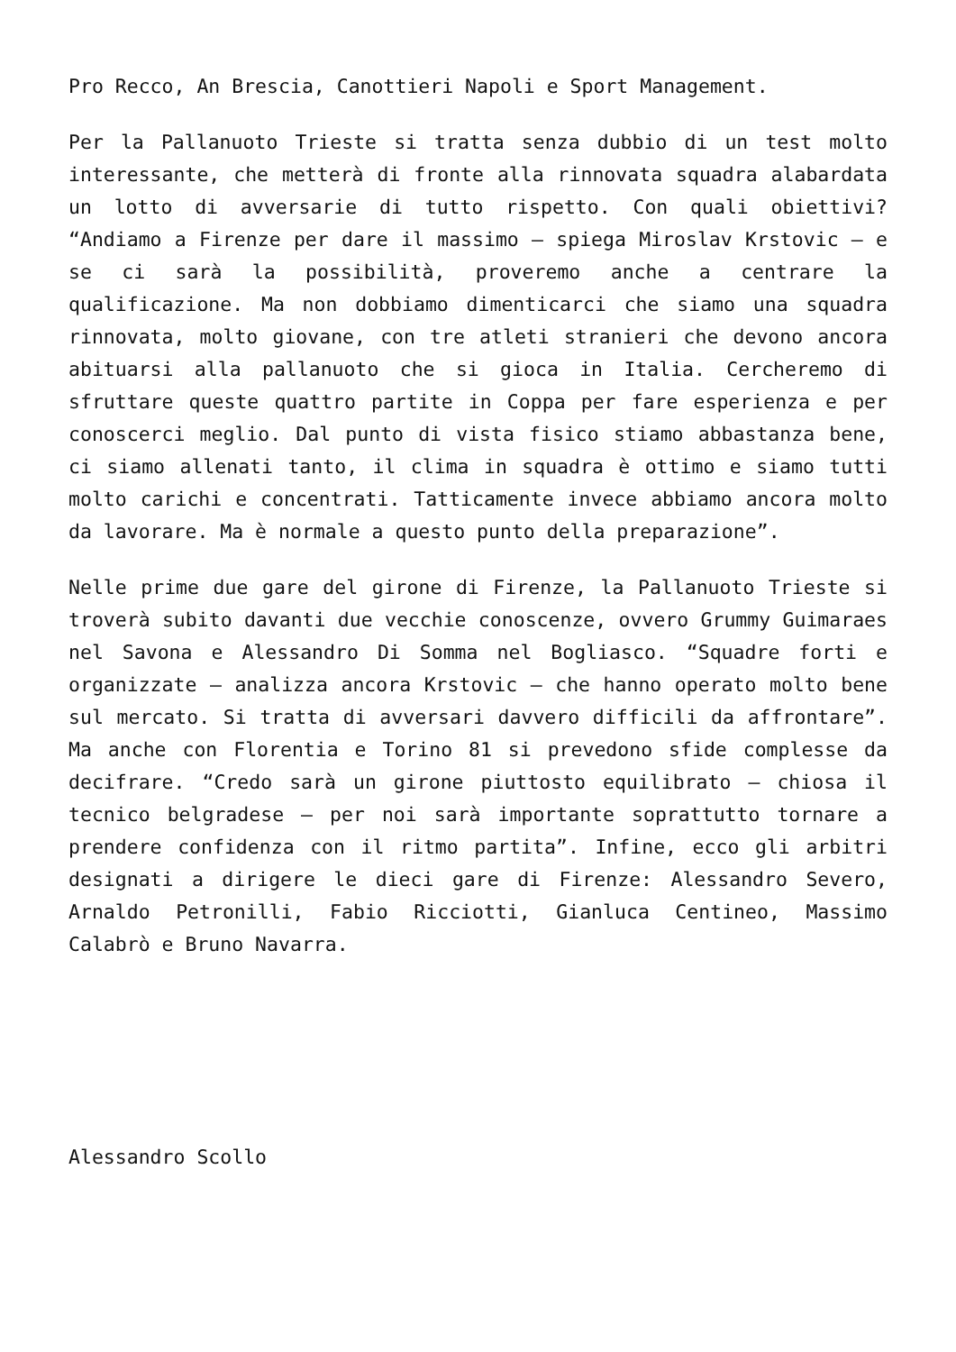Pro Recco, An Brescia, Canottieri Napoli e Sport Management.
Per la Pallanuoto Trieste si tratta senza dubbio di un test molto interessante, che metterà di fronte alla rinnovata squadra alabardata un lotto di avversarie di tutto rispetto. Con quali obiettivi? “Andiamo a Firenze per dare il massimo – spiega Miroslav Krstovic – e se ci sarà la possibilità, proveremo anche a centrare la qualificazione. Ma non dobbiamo dimenticarci che siamo una squadra rinnovata, molto giovane, con tre atleti stranieri che devono ancora abituarsi alla pallanuoto che si gioca in Italia. Cercheremo di sfruttare queste quattro partite in Coppa per fare esperienza e per conoscerci meglio. Dal punto di vista fisico stiamo abbastanza bene, ci siamo allenati tanto, il clima in squadra è ottimo e siamo tutti molto carichi e concentrati. Tatticamente invece abbiamo ancora molto da lavorare. Ma è normale a questo punto della preparazione”.
Nelle prime due gare del girone di Firenze, la Pallanuoto Trieste si troverà subito davanti due vecchie conoscenze, ovvero Grummy Guimaraes nel Savona e Alessandro Di Somma nel Bogliasco. “Squadre forti e organizzate – analizza ancora Krstovic – che hanno operato molto bene sul mercato. Si tratta di avversari davvero difficili da affrontare”. Ma anche con Florentia e Torino 81 si prevedono sfide complesse da decifrare. “Credo sarà un girone piuttosto equilibrato – chiosa il tecnico belgradese – per noi sarà importante soprattutto tornare a prendere confidenza con il ritmo partita”. Infine, ecco gli arbitri designati a dirigere le dieci gare di Firenze: Alessandro Severo, Arnaldo Petronilli, Fabio Ricciotti, Gianluca Centineo, Massimo Calabrò e Bruno Navarra.
Alessandro Scollo